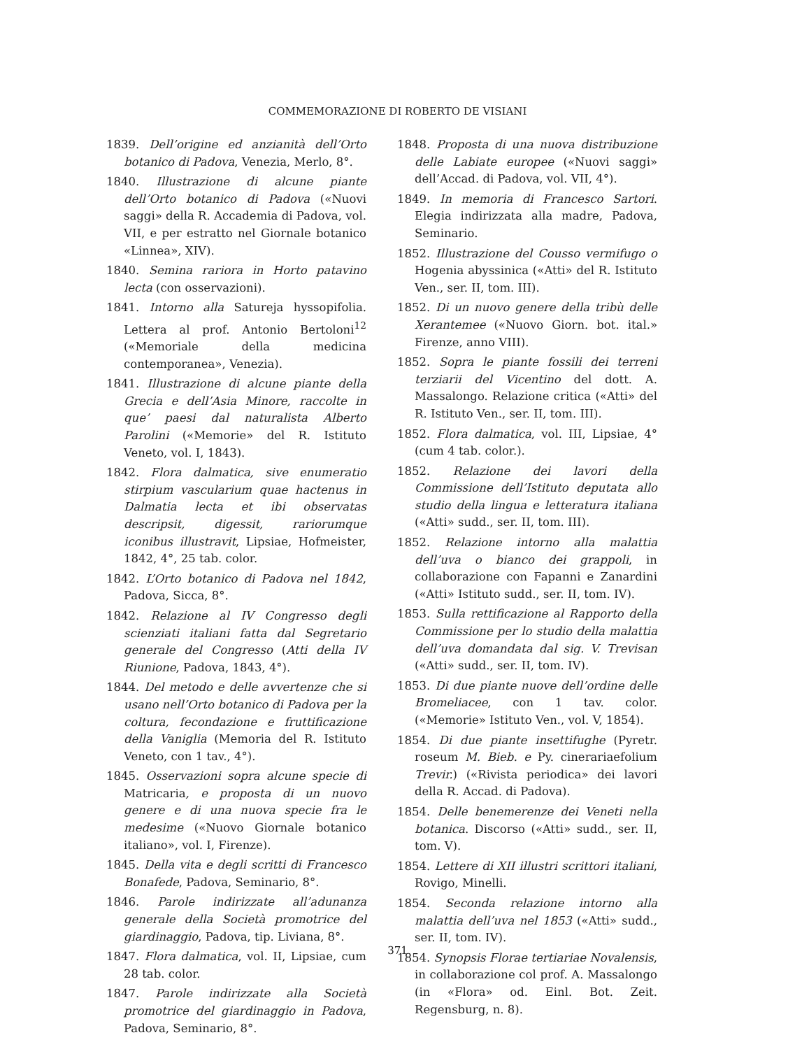COMMEMORAZIONE DI ROBERTO DE VISIANI
1839. Dell’origine ed anzianità dell’Orto botanico di Padova, Venezia, Merlo, 8°.
1840. Illustrazione di alcune piante dell’Orto botanico di Padova («Nuovi saggi» della R. Accademia di Padova, vol. VII, e per estratto nel Giornale botanico «Linnea», XIV).
1840. Semina rariora in Horto patavino lecta (con osservazioni).
1841. Intorno alla Satureja hyssopifolia. Lettera al prof. Antonio Bertoloni<sup>12</sup> («Memoriale della medicina contemporanea», Venezia).
1841. Illustrazione di alcune piante della Grecia e dell’Asia Minore, raccolte in que’ paesi dal naturalista Alberto Parolini («Memorie» del R. Istituto Veneto, vol. I, 1843).
1842. Flora dalmatica, sive enumeratio stirpium vascularium quae hactenus in Dalmatia lecta et ibi observatas descripsit, digessit, rariorumque iconibus illustravit, Lipsiae, Hofmeister, 1842, 4°, 25 tab. color.
1842. L’Orto botanico di Padova nel 1842, Padova, Sicca, 8°.
1842. Relazione al IV Congresso degli scienziati italiani fatta dal Segretario generale del Congresso (Atti della IV Riunione, Padova, 1843, 4°).
1844. Del metodo e delle avvertenze che si usano nell’Orto botanico di Padova per la coltura, fecondazione e fruttificazione della Vaniglia (Memoria del R. Istituto Veneto, con 1 tav., 4°).
1845. Osservazioni sopra alcune specie di Matricaria, e proposta di un nuovo genere e di una nuova specie fra le medesime («Nuovo Giornale botanico italiano», vol. I, Firenze).
1845. Della vita e degli scritti di Francesco Bonafede, Padova, Seminario, 8°.
1846. Parole indirizzate all’adunanza generale della Società promotrice del giardinaggio, Padova, tip. Liviana, 8°.
1847. Flora dalmatica, vol. II, Lipsiae, cum 28 tab. color.
1847. Parole indirizzate alla Società promotrice del giardinaggio in Padova, Padova, Seminario, 8°.
1848. Proposta di una nuova distribuzione delle Labiate europee («Nuovi saggi» dell’Accad. di Padova, vol. VII, 4°).
1849. In memoria di Francesco Sartori. Elegia indirizzata alla madre, Padova, Seminario.
1852. Illustrazione del Cousso vermifugo o Hogenia abyssinica («Atti» del R. Istituto Ven., ser. II, tom. III).
1852. Di un nuovo genere della tribù delle Xerantemee («Nuovo Giorn. bot. ital.» Firenze, anno VIII).
1852. Sopra le piante fossili dei terreni terziarii del Vicentino del dott. A. Massalongo. Relazione critica («Atti» del R. Istituto Ven., ser. II, tom. III).
1852. Flora dalmatica, vol. III, Lipsiae, 4° (cum 4 tab. color.).
1852. Relazione dei lavori della Commissione dell’Istituto deputata allo studio della lingua e letteratura italiana («Atti» sudd., ser. II, tom. III).
1852. Relazione intorno alla malattia dell’uva o bianco dei grappoli, in collaborazione con Fapanni e Zanardini («Atti» Istituto sudd., ser. II, tom. IV).
1853. Sulla rettificazione al Rapporto della Commissione per lo studio della malattia dell’uva domandata dal sig. V. Trevisan («Atti» sudd., ser. II, tom. IV).
1853. Di due piante nuove dell’ordine delle Bromeliacee, con 1 tav. color. («Memorie» Istituto Ven., vol. V, 1854).
1854. Di due piante insettifughe (Pyretr. roseum M. Bieb. e Py. cinerariaefolium Trevir.) («Rivista periodica» dei lavori della R. Accad. di Padova).
1854. Delle benemerenze dei Veneti nella botanica. Discorso («Atti» sudd., ser. II, tom. V).
1854. Lettere di XII illustri scrittori italiani, Rovigo, Minelli.
1854. Seconda relazione intorno alla malattia dell’uva nel 1853 («Atti» sudd., ser. II, tom. IV).
1854. Synopsis Florae tertiariae Novalensis, in collaborazione col prof. A. Massalongo (in «Flora» od. Einl. Bot. Zeit. Regensburg, n. 8).
371